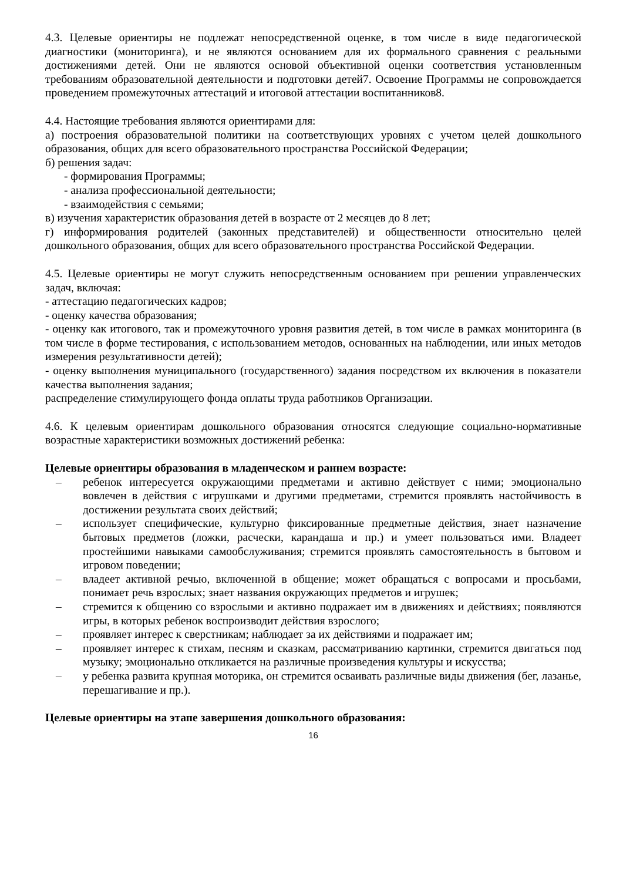4.3. Целевые ориентиры не подлежат непосредственной оценке, в том числе в виде педагогической диагностики (мониторинга), и не являются основанием для их формального сравнения с реальными достижениями детей. Они не являются основой объективной оценки соответствия установленным требованиям образовательной деятельности и подготовки детей7. Освоение Программы не сопровождается проведением промежуточных аттестаций и итоговой аттестации воспитанников8.
4.4. Настоящие требования являются ориентирами для:
а) построения образовательной политики на соответствующих уровнях с учетом целей дошкольного образования, общих для всего образовательного пространства Российской Федерации;
б) решения задач:
- формирования Программы;
- анализа профессиональной деятельности;
- взаимодействия с семьями;
в) изучения характеристик образования детей в возрасте от 2 месяцев до 8 лет;
г) информирования родителей (законных представителей) и общественности относительно целей дошкольного образования, общих для всего образовательного пространства Российской Федерации.
4.5. Целевые ориентиры не могут служить непосредственным основанием при решении управленческих задач, включая:
- аттестацию педагогических кадров;
- оценку качества образования;
- оценку как итогового, так и промежуточного уровня развития детей, в том числе в рамках мониторинга (в том числе в форме тестирования, с использованием методов, основанных на наблюдении, или иных методов измерения результативности детей);
- оценку выполнения муниципального (государственного) задания посредством их включения в показатели качества выполнения задания;
распределение стимулирующего фонда оплаты труда работников Организации.
4.6. К целевым ориентирам дошкольного образования относятся следующие социально-нормативные возрастные характеристики возможных достижений ребенка:
Целевые ориентиры образования в младенческом и раннем возрасте:
– ребенок интересуется окружающими предметами и активно действует с ними; эмоционально вовлечен в действия с игрушками и другими предметами, стремится проявлять настойчивость в достижении результата своих действий;
– использует специфические, культурно фиксированные предметные действия, знает назначение бытовых предметов (ложки, расчески, карандаша и пр.) и умеет пользоваться ими. Владеет простейшими навыками самообслуживания; стремится проявлять самостоятельность в бытовом и игровом поведении;
– владеет активной речью, включенной в общение; может обращаться с вопросами и просьбами, понимает речь взрослых; знает названия окружающих предметов и игрушек;
– стремится к общению со взрослыми и активно подражает им в движениях и действиях; появляются игры, в которых ребенок воспроизводит действия взрослого;
– проявляет интерес к сверстникам; наблюдает за их действиями и подражает им;
– проявляет интерес к стихам, песням и сказкам, рассматриванию картинки, стремится двигаться под музыку; эмоционально откликается на различные произведения культуры и искусства;
– у ребенка развита крупная моторика, он стремится осваивать различные виды движения (бег, лазанье, перешагивание и пр.).
Целевые ориентиры на этапе завершения дошкольного образования:
16